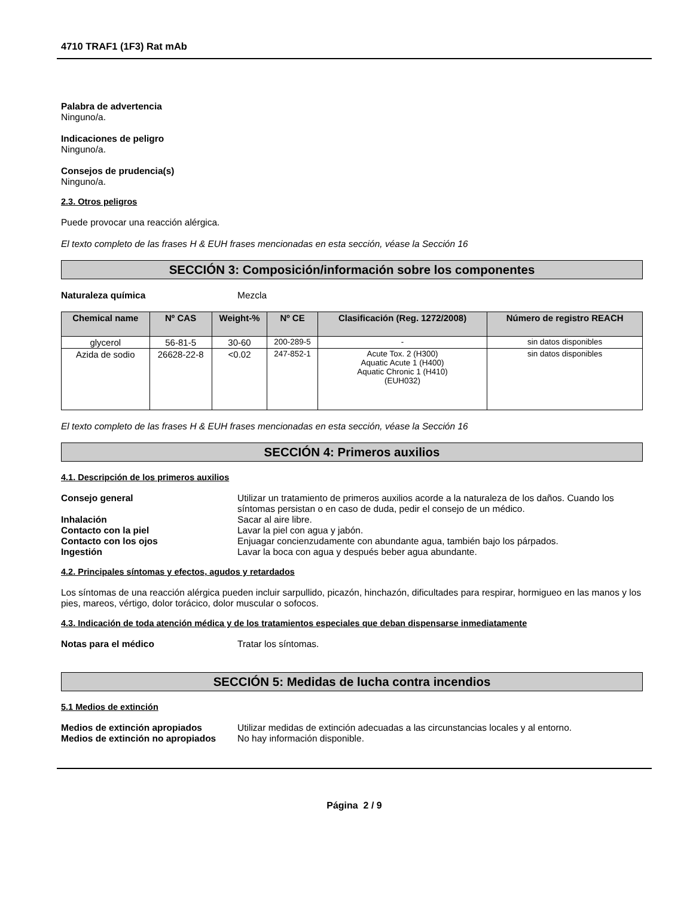4710 TRAF1 (1F3) Rat mAb
Palabra de advertencia
Ninguno/a.
Indicaciones de peligro
Ninguno/a.
Consejos de prudencia(s)
Ninguno/a.
2.3. Otros peligros
Puede provocar una reacción alérgica.
El texto completo de las frases H & EUH frases mencionadas en esta sección, véase la Sección 16
SECCIÓN 3: Composición/información sobre los componentes
Naturaleza química Mezcla
| Chemical name | Nº CAS | Weight-% | Nº CE | Clasificación (Reg. 1272/2008) | Número de registro REACH |
| --- | --- | --- | --- | --- | --- |
| glycerol | 56-81-5 | 30-60 | 200-289-5 | - | sin datos disponibles |
| Azida de sodio | 26628-22-8 | <0.02 | 247-852-1 | Acute Tox. 2 (H300) Aquatic Acute 1 (H400) Aquatic Chronic 1 (H410) (EUH032) | sin datos disponibles |
El texto completo de las frases H & EUH frases mencionadas en esta sección, véase la Sección 16
SECCIÓN 4: Primeros auxilios
4.1. Descripción de los primeros auxilios
Consejo general Utilizar un tratamiento de primeros auxilios acorde a la naturaleza de los daños. Cuando los síntomas persistan o en caso de duda, pedir el consejo de un médico.
Inhalación Sacar al aire libre.
Contacto con la piel Lavar la piel con agua y jabón.
Contacto con los ojos Enjuagar concienzudamente con abundante agua, también bajo los párpados.
Ingestión Lavar la boca con agua y después beber agua abundante.
4.2. Principales síntomas y efectos, agudos y retardados
Los síntomas de una reacción alérgica pueden incluir sarpullido, picazón, hinchazón, dificultades para respirar, hormigueo en las manos y los pies, mareos, vértigo, dolor torácico, dolor muscular o sofocos.
4.3. Indicación de toda atención médica y de los tratamientos especiales que deban dispensarse inmediatamente
Notas para el médico Tratar los síntomas.
SECCIÓN 5: Medidas de lucha contra incendios
5.1 Medios de extinción
Medios de extinción apropiados Utilizar medidas de extinción adecuadas a las circunstancias locales y al entorno.
Medios de extinción no apropiados
No hay información disponible.
Página 2 / 9